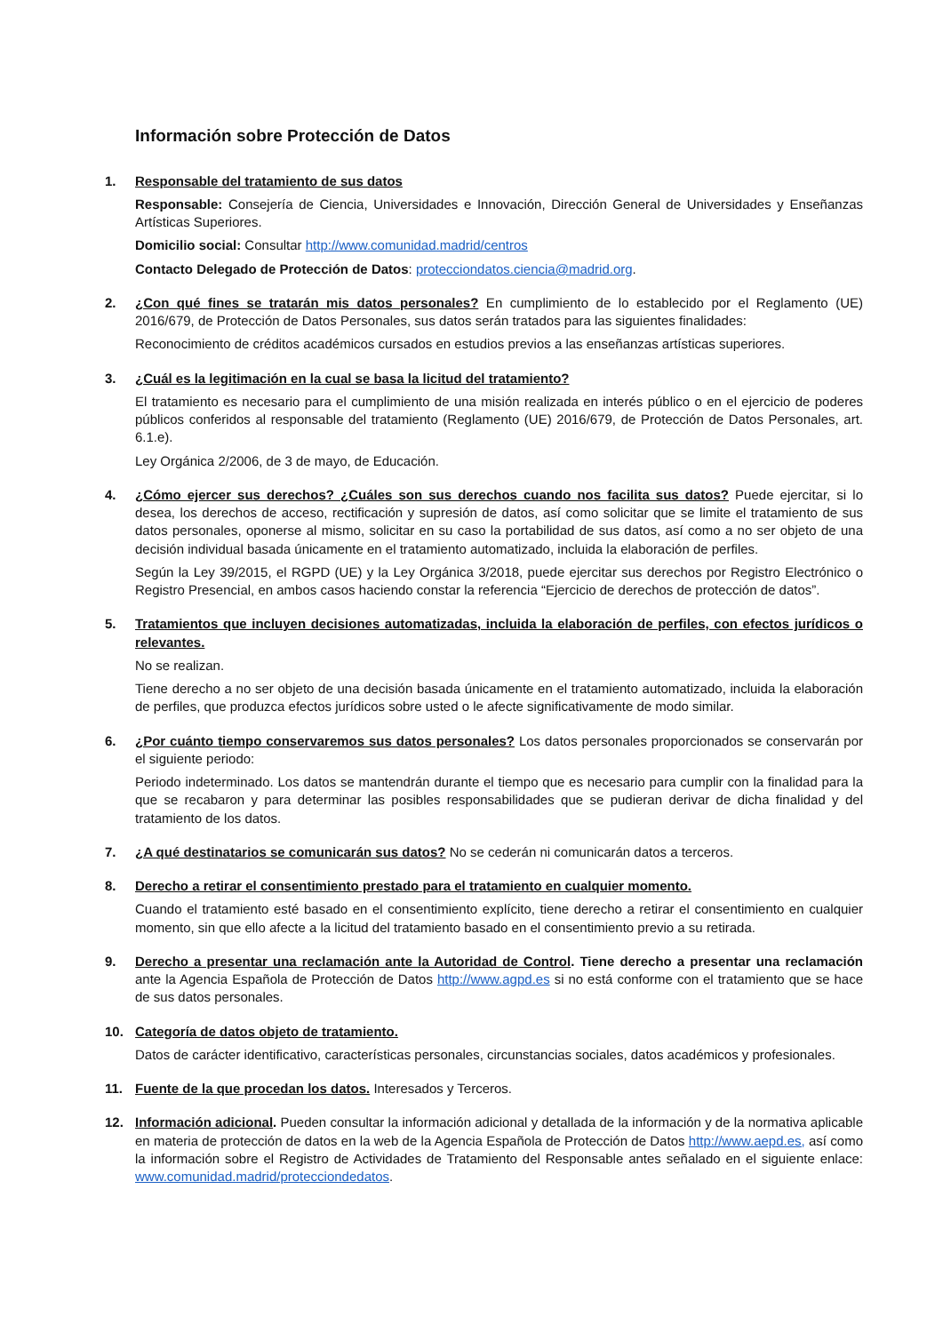Información sobre Protección de Datos
1. Responsable del tratamiento de sus datos
Responsable: Consejería de Ciencia, Universidades e Innovación, Dirección General de Universidades y Enseñanzas Artísticas Superiores.
Domicilio social: Consultar http://www.comunidad.madrid/centros
Contacto Delegado de Protección de Datos: protecciondatos.ciencia@madrid.org.
2. ¿Con qué fines se tratarán mis datos personales? En cumplimiento de lo establecido por el Reglamento (UE) 2016/679, de Protección de Datos Personales, sus datos serán tratados para las siguientes finalidades:
Reconocimiento de créditos académicos cursados en estudios previos a las enseñanzas artísticas superiores.
3. ¿Cuál es la legitimación en la cual se basa la licitud del tratamiento?
El tratamiento es necesario para el cumplimiento de una misión realizada en interés público o en el ejercicio de poderes públicos conferidos al responsable del tratamiento (Reglamento (UE) 2016/679, de Protección de Datos Personales, art. 6.1.e).
Ley Orgánica 2/2006, de 3 de mayo, de Educación.
4. ¿Cómo ejercer sus derechos? ¿Cuáles son sus derechos cuando nos facilita sus datos? Puede ejercitar, si lo desea, los derechos de acceso, rectificación y supresión de datos, así como solicitar que se limite el tratamiento de sus datos personales, oponerse al mismo, solicitar en su caso la portabilidad de sus datos, así como a no ser objeto de una decisión individual basada únicamente en el tratamiento automatizado, incluida la elaboración de perfiles.
Según la Ley 39/2015, el RGPD (UE) y la Ley Orgánica 3/2018, puede ejercitar sus derechos por Registro Electrónico o Registro Presencial, en ambos casos haciendo constar la referencia “Ejercicio de derechos de protección de datos”.
5. Tratamientos que incluyen decisiones automatizadas, incluida la elaboración de perfiles, con efectos jurídicos o relevantes.
No se realizan.
Tiene derecho a no ser objeto de una decisión basada únicamente en el tratamiento automatizado, incluida la elaboración de perfiles, que produzca efectos jurídicos sobre usted o le afecte significativamente de modo similar.
6. ¿Por cuánto tiempo conservaremos sus datos personales? Los datos personales proporcionados se conservarán por el siguiente periodo:
Periodo indeterminado. Los datos se mantendrán durante el tiempo que es necesario para cumplir con la finalidad para la que se recabaron y para determinar las posibles responsabilidades que se pudieran derivar de dicha finalidad y del tratamiento de los datos.
7. ¿A qué destinatarios se comunicarán sus datos? No se cederán ni comunicarán datos a terceros.
8. Derecho a retirar el consentimiento prestado para el tratamiento en cualquier momento.
Cuando el tratamiento esté basado en el consentimiento explícito, tiene derecho a retirar el consentimiento en cualquier momento, sin que ello afecte a la licitud del tratamiento basado en el consentimiento previo a su retirada.
9. Derecho a presentar una reclamación ante la Autoridad de Control. Tiene derecho a presentar una reclamación ante la Agencia Española de Protección de Datos http://www.agpd.es si no está conforme con el tratamiento que se hace de sus datos personales.
10. Categoría de datos objeto de tratamiento.
Datos de carácter identificativo, características personales, circunstancias sociales, datos académicos y profesionales.
11. Fuente de la que procedan los datos. Interesados y Terceros.
12. Información adicional. Pueden consultar la información adicional y detallada de la información y de la normativa aplicable en materia de protección de datos en la web de la Agencia Española de Protección de Datos http://www.aepd.es, así como la información sobre el Registro de Actividades de Tratamiento del Responsable antes señalado en el siguiente enlace: www.comunidad.madrid/protecciondedatos.